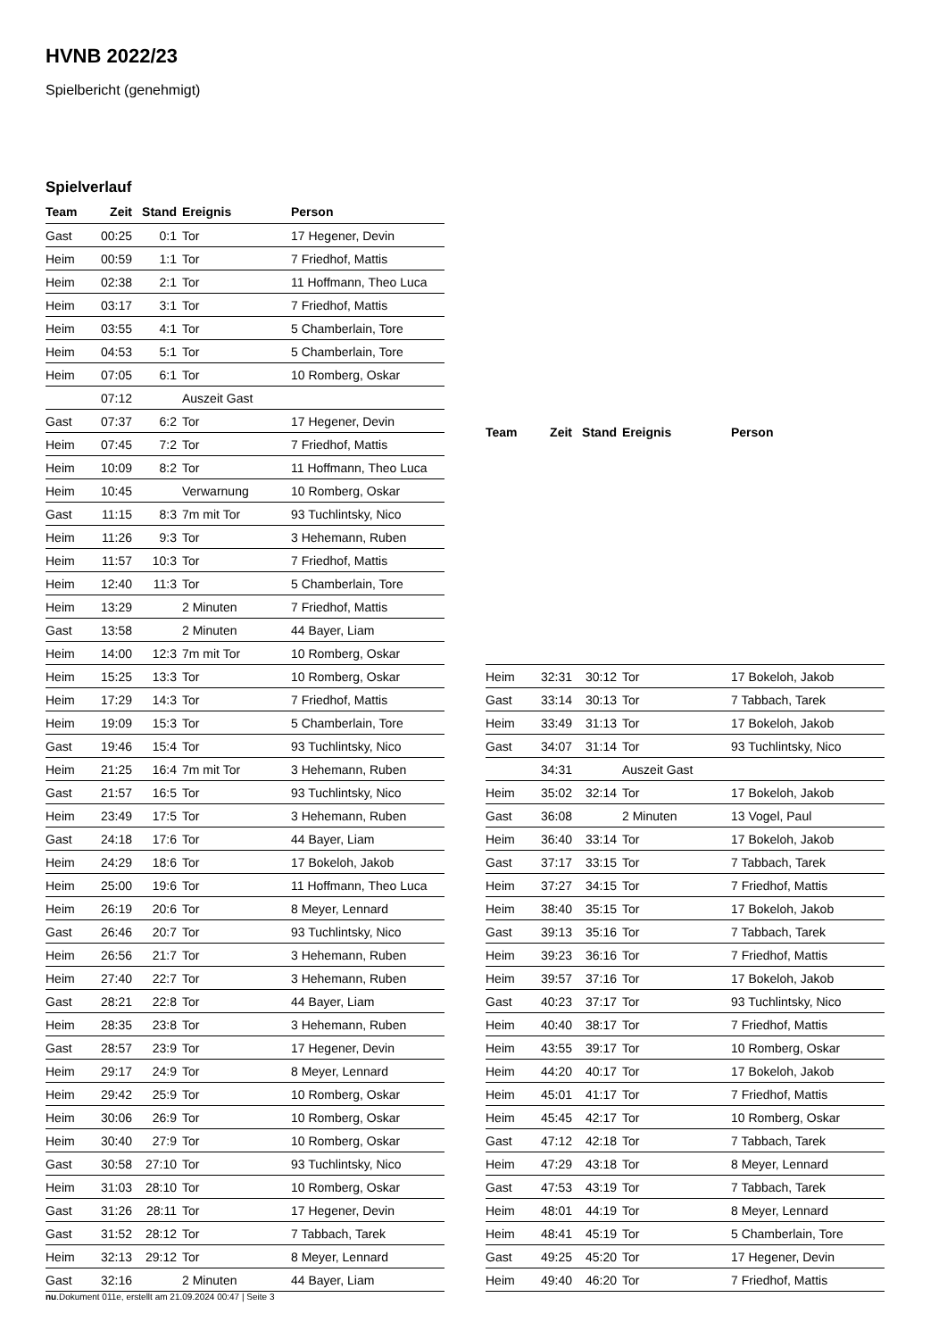HVNB 2022/23
Spielbericht (genehmigt)
Spielverlauf
| Team | Zeit | Stand | Ereignis | Person |
| --- | --- | --- | --- | --- |
| Gast | 00:25 | 0:1 | Tor | 17 Hegener, Devin |
| Heim | 00:59 | 1:1 | Tor | 7 Friedhof, Mattis |
| Heim | 02:38 | 2:1 | Tor | 11 Hoffmann, Theo Luca |
| Heim | 03:17 | 3:1 | Tor | 7 Friedhof, Mattis |
| Heim | 03:55 | 4:1 | Tor | 5 Chamberlain, Tore |
| Heim | 04:53 | 5:1 | Tor | 5 Chamberlain, Tore |
| Heim | 07:05 | 6:1 | Tor | 10 Romberg, Oskar |
| | 07:12 | | Auszeit Gast | |
| Gast | 07:37 | 6:2 | Tor | 17 Hegener, Devin |
| Heim | 07:45 | 7:2 | Tor | 7 Friedhof, Mattis |
| Heim | 10:09 | 8:2 | Tor | 11 Hoffmann, Theo Luca |
| Heim | 10:45 | | Verwarnung | 10 Romberg, Oskar |
| Gast | 11:15 | 8:3 | 7m mit Tor | 93 Tuchlintsky, Nico |
| Heim | 11:26 | 9:3 | Tor | 3 Hehemann, Ruben |
| Heim | 11:57 | 10:3 | Tor | 7 Friedhof, Mattis |
| Heim | 12:40 | 11:3 | Tor | 5 Chamberlain, Tore |
| Heim | 13:29 | | 2 Minuten | 7 Friedhof, Mattis |
| Gast | 13:58 | | 2 Minuten | 44 Bayer, Liam |
| Heim | 14:00 | 12:3 | 7m mit Tor | 10 Romberg, Oskar |
| Heim | 15:25 | 13:3 | Tor | 10 Romberg, Oskar |
| Heim | 17:29 | 14:3 | Tor | 7 Friedhof, Mattis |
| Heim | 19:09 | 15:3 | Tor | 5 Chamberlain, Tore |
| Gast | 19:46 | 15:4 | Tor | 93 Tuchlintsky, Nico |
| Heim | 21:25 | 16:4 | 7m mit Tor | 3 Hehemann, Ruben |
| Gast | 21:57 | 16:5 | Tor | 93 Tuchlintsky, Nico |
| Heim | 23:49 | 17:5 | Tor | 3 Hehemann, Ruben |
| Gast | 24:18 | 17:6 | Tor | 44 Bayer, Liam |
| Heim | 24:29 | 18:6 | Tor | 17 Bokeloh, Jakob |
| Heim | 25:00 | 19:6 | Tor | 11 Hoffmann, Theo Luca |
| Heim | 26:19 | 20:6 | Tor | 8 Meyer, Lennard |
| Gast | 26:46 | 20:7 | Tor | 93 Tuchlintsky, Nico |
| Heim | 26:56 | 21:7 | Tor | 3 Hehemann, Ruben |
| Heim | 27:40 | 22:7 | Tor | 3 Hehemann, Ruben |
| Gast | 28:21 | 22:8 | Tor | 44 Bayer, Liam |
| Heim | 28:35 | 23:8 | Tor | 3 Hehemann, Ruben |
| Gast | 28:57 | 23:9 | Tor | 17 Hegener, Devin |
| Heim | 29:17 | 24:9 | Tor | 8 Meyer, Lennard |
| Heim | 29:42 | 25:9 | Tor | 10 Romberg, Oskar |
| Heim | 30:06 | 26:9 | Tor | 10 Romberg, Oskar |
| Heim | 30:40 | 27:9 | Tor | 10 Romberg, Oskar |
| Gast | 30:58 | 27:10 | Tor | 93 Tuchlintsky, Nico |
| Heim | 31:03 | 28:10 | Tor | 10 Romberg, Oskar |
| Gast | 31:26 | 28:11 | Tor | 17 Hegener, Devin |
| Gast | 31:52 | 28:12 | Tor | 7 Tabbach, Tarek |
| Heim | 32:13 | 29:12 | Tor | 8 Meyer, Lennard |
| Gast | 32:16 | | 2 Minuten | 44 Bayer, Liam |
| Team | Zeit | Stand | Ereignis | Person |
| --- | --- | --- | --- | --- |
| Heim | 32:31 | 30:12 | Tor | 17 Bokeloh, Jakob |
| Gast | 33:14 | 30:13 | Tor | 7 Tabbach, Tarek |
| Heim | 33:49 | 31:13 | Tor | 17 Bokeloh, Jakob |
| Gast | 34:07 | 31:14 | Tor | 93 Tuchlintsky, Nico |
| | 34:31 | | Auszeit Gast | |
| Heim | 35:02 | 32:14 | Tor | 17 Bokeloh, Jakob |
| Gast | 36:08 | | 2 Minuten | 13 Vogel, Paul |
| Heim | 36:40 | 33:14 | Tor | 17 Bokeloh, Jakob |
| Gast | 37:17 | 33:15 | Tor | 7 Tabbach, Tarek |
| Heim | 37:27 | 34:15 | Tor | 7 Friedhof, Mattis |
| Heim | 38:40 | 35:15 | Tor | 17 Bokeloh, Jakob |
| Gast | 39:13 | 35:16 | Tor | 7 Tabbach, Tarek |
| Heim | 39:23 | 36:16 | Tor | 7 Friedhof, Mattis |
| Heim | 39:57 | 37:16 | Tor | 17 Bokeloh, Jakob |
| Gast | 40:23 | 37:17 | Tor | 93 Tuchlintsky, Nico |
| Heim | 40:40 | 38:17 | Tor | 7 Friedhof, Mattis |
| Heim | 43:55 | 39:17 | Tor | 10 Romberg, Oskar |
| Heim | 44:20 | 40:17 | Tor | 17 Bokeloh, Jakob |
| Heim | 45:01 | 41:17 | Tor | 7 Friedhof, Mattis |
| Heim | 45:45 | 42:17 | Tor | 10 Romberg, Oskar |
| Gast | 47:12 | 42:18 | Tor | 7 Tabbach, Tarek |
| Heim | 47:29 | 43:18 | Tor | 8 Meyer, Lennard |
| Gast | 47:53 | 43:19 | Tor | 7 Tabbach, Tarek |
| Heim | 48:01 | 44:19 | Tor | 8 Meyer, Lennard |
| Heim | 48:41 | 45:19 | Tor | 5 Chamberlain, Tore |
| Gast | 49:25 | 45:20 | Tor | 17 Hegener, Devin |
| Heim | 49:40 | 46:20 | Tor | 7 Friedhof, Mattis |
nu.Dokument 011e, erstellt am 21.09.2024 00:47 | Seite 3